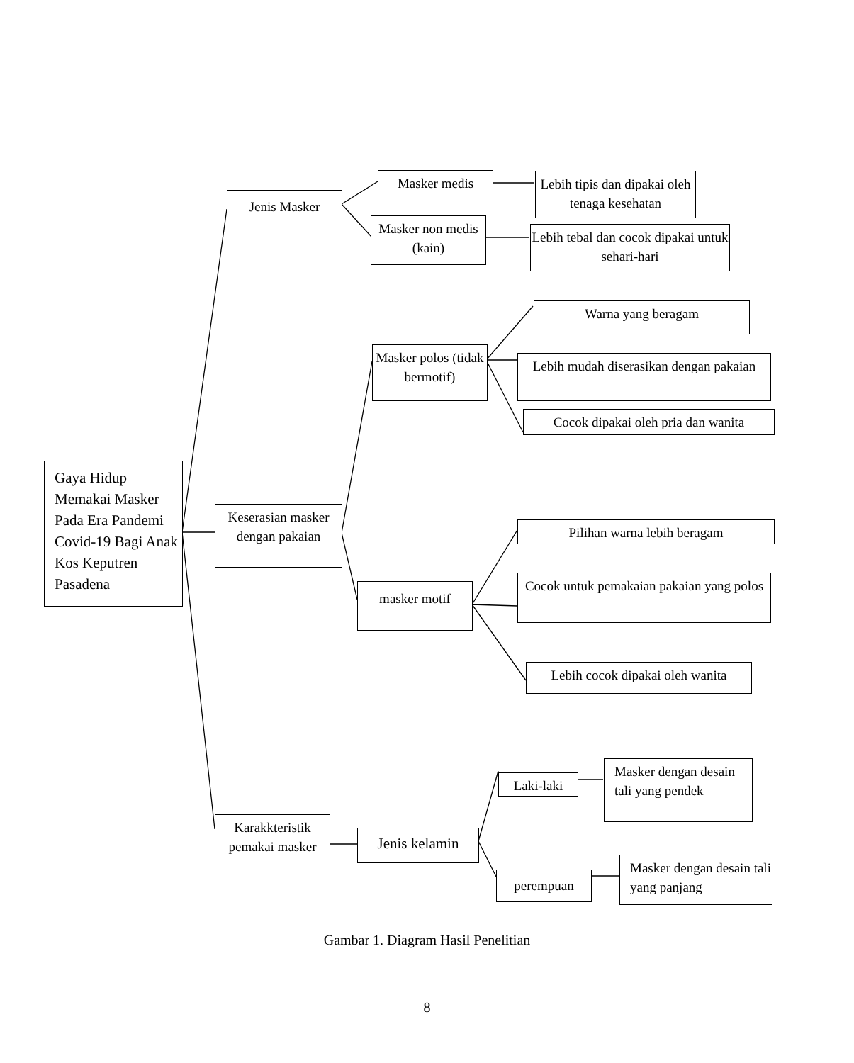Gaya Hidup Memakai Masker Pada Era Pandemi Covid-19 Bagi Anak Kos Keputren Pasadena
Jenis Masker
Masker medis
Masker non medis (kain)
Lebih tipis dan dipakai oleh tenaga kesehatan
Lebih tebal dan cocok dipakai untuk sehari-hari
Keserasian masker dengan pakaian
Masker polos (tidak bermotif)
Warna yang beragam
Lebih mudah diserasikan dengan pakaian
Cocok dipakai oleh pria dan wanita
masker motif
Pilihan warna lebih beragam
Cocok untuk pemakaian pakaian yang polos
Lebih cocok dipakai oleh wanita
Karakkteristik pemakai masker
Jenis kelamin
Laki-laki
perempuan
Masker dengan desain tali yang pendek
Masker dengan desain tali yang panjang
Gambar 1. Diagram Hasil Penelitian
8